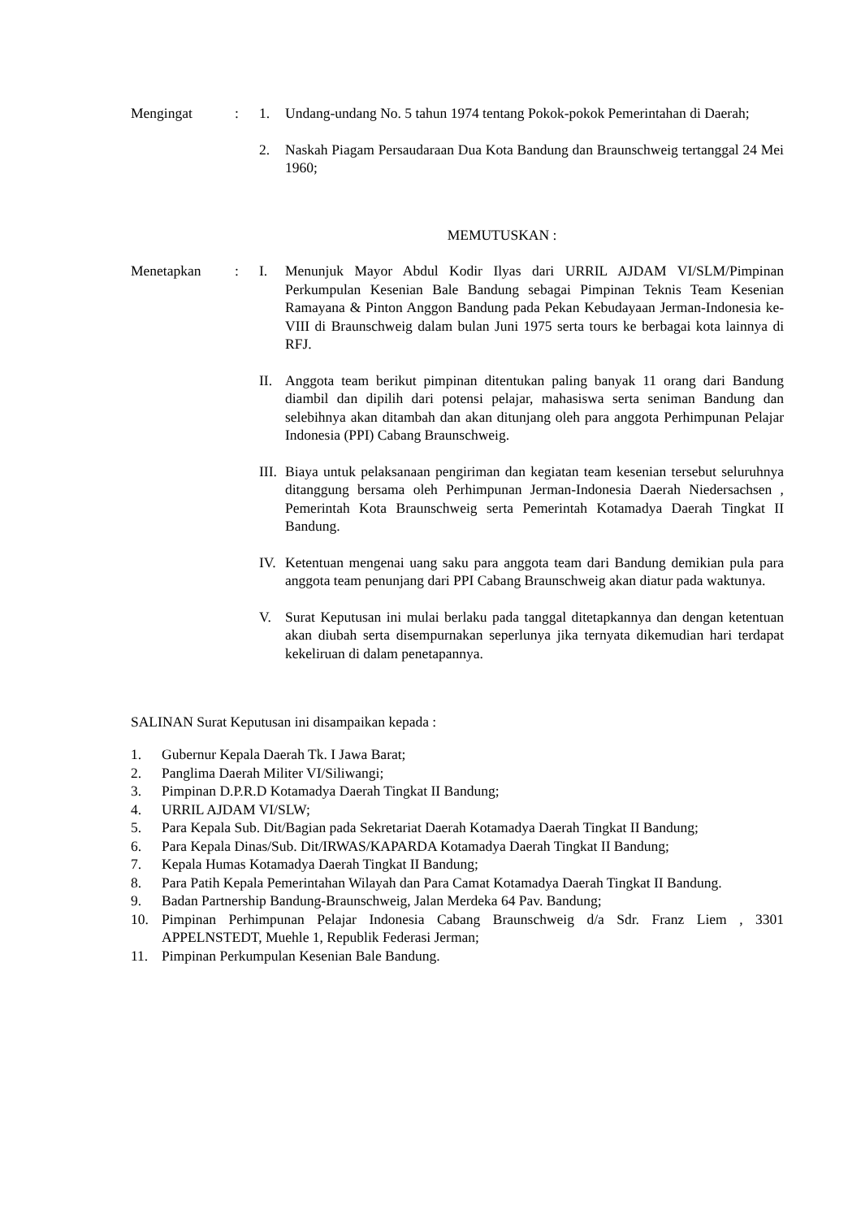Mengingat : 1. Undang-undang No. 5 tahun 1974 tentang Pokok-pokok Pemerintahan di Daerah;
2. Naskah Piagam Persaudaraan Dua Kota Bandung dan Braunschweig tertanggal 24 Mei 1960;
MEMUTUSKAN :
Menetapkan : I. Menunjuk Mayor Abdul Kodir Ilyas dari URRIL AJDAM VI/SLM/Pimpinan Perkumpulan Kesenian Bale Bandung sebagai Pimpinan Teknis Team Kesenian Ramayana & Pinton Anggon Bandung pada Pekan Kebudayaan Jerman-Indonesia ke- VIII di Braunschweig dalam bulan Juni 1975 serta tours ke berbagai kota lainnya di RFJ.
II. Anggota team berikut pimpinan ditentukan paling banyak 11 orang dari Bandung diambil dan dipilih dari potensi pelajar, mahasiswa serta seniman Bandung dan selebihnya akan ditambah dan akan ditunjang oleh para anggota Perhimpunan Pelajar Indonesia (PPI) Cabang Braunschweig.
III.
Biaya untuk pelaksanaan pengiriman dan kegiatan team kesenian tersebut seluruhnya ditanggung bersama oleh Perhimpunan Jerman-Indonesia Daerah Niedersachsen , Pemerintah Kota Braunschweig serta Pemerintah Kotamadya Daerah Tingkat II Bandung.
IV. Ketentuan mengenai uang saku para anggota team dari Bandung demikian pula para anggota team penunjang dari PPI Cabang Braunschweig akan diatur pada waktunya.
V. Surat Keputusan ini mulai berlaku pada tanggal ditetapkannya dan dengan ketentuan akan diubah serta disempurnakan seperlunya jika ternyata dikemudian hari terdapat kekeliruan di dalam penetapannya.
SALINAN Surat Keputusan ini disampaikan kepada :
1. Gubernur Kepala Daerah Tk. I Jawa Barat;
2. Panglima Daerah Militer VI/Siliwangi;
3. Pimpinan D.P.R.D Kotamadya Daerah Tingkat II Bandung;
4. URRIL AJDAM VI/SLW;
5. Para Kepala Sub. Dit/Bagian pada Sekretariat Daerah Kotamadya Daerah Tingkat II Bandung;
6. Para Kepala Dinas/Sub. Dit/IRWAS/KAPARDA Kotamadya Daerah Tingkat II Bandung;
7. Kepala Humas Kotamadya Daerah Tingkat II Bandung;
8. Para Patih Kepala Pemerintahan Wilayah dan Para Camat Kotamadya Daerah Tingkat II Bandung.
9. Badan Partnership Bandung-Braunschweig, Jalan Merdeka 64 Pav. Bandung;
10. Pimpinan Perhimpunan Pelajar Indonesia Cabang Braunschweig d/a Sdr. Franz Liem , 3301 APPELNSTEDT, Muehle 1, Republik Federasi Jerman;
11. Pimpinan Perkumpulan Kesenian Bale Bandung.